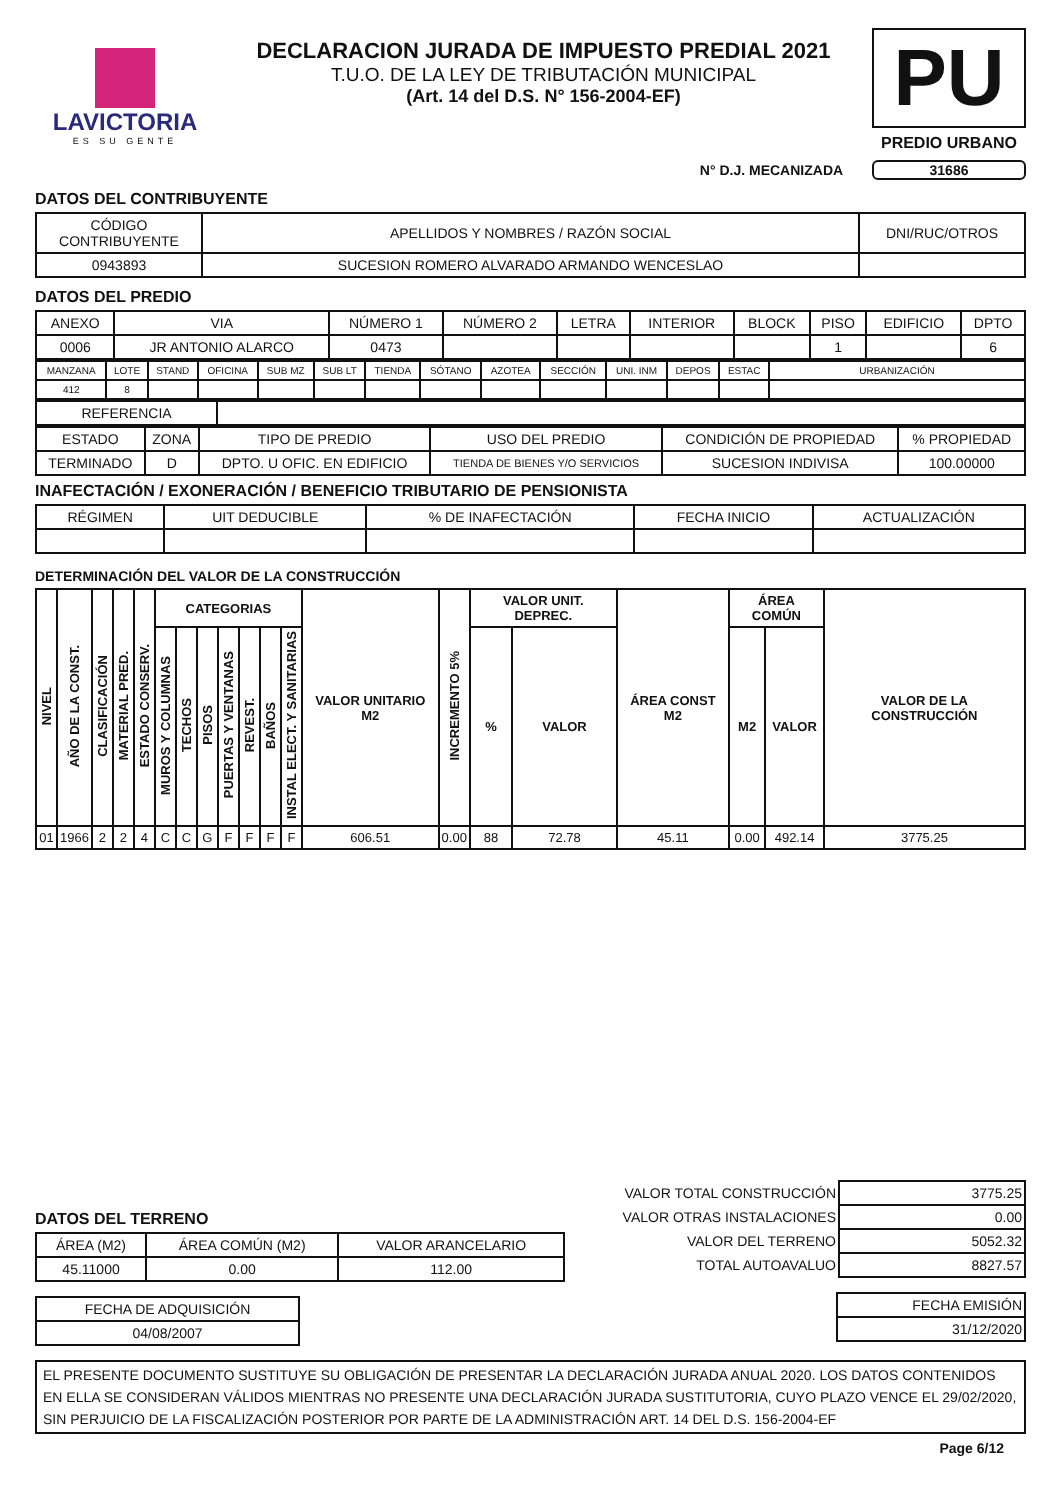LAVICTORIA
ES SU GENTE
DECLARACION JURADA DE IMPUESTO PREDIAL 2021
T.U.O. DE LA LEY DE TRIBUTACIÓN MUNICIPAL
(Art. 14 del D.S. N° 156-2004-EF)
PU
PREDIO URBANO
N° D.J. MECANIZADA 31686
DATOS DEL CONTRIBUYENTE
| CÓDIGO CONTRIBUYENTE | APELLIDOS Y NOMBRES / RAZÓN SOCIAL | DNI/RUC/OTROS |
| 0943893 | SUCESION ROMERO ALVARADO ARMANDO WENCESLAO | |
DATOS DEL PREDIO
| ANEXO | VIA | NÚMERO 1 | NÚMERO 2 | LETRA | INTERIOR | BLOCK | PISO | EDIFICIO | DPTO |
| 0006 | JR ANTONIO ALARCO | 0473 | | | | | 1 | | 6 |
| MANZANA | LOTE | STAND | OFICINA | SUB MZ | SUB LT | TIENDA | SÓTANO | AZOTEA | SECCIÓN | UNI. INM | DEPOS | ESTAC | URBANIZACIÓN |
| 412 | 8 | | | | | | | | | | | | |
| REFERENCIA | |
| ESTADO | ZONA | TIPO DE PREDIO | USO DEL PREDIO | CONDICIÓN DE PROPIEDAD | % PROPIEDAD |
| TERMINADO | D | DPTO. U OFIC. EN EDIFICIO | TIENDA DE BIENES Y/O SERVICIOS | SUCESION INDIVISA | 100.00000 |
INAFECTACIÓN / EXONERACIÓN / BENEFICIO TRIBUTARIO DE PENSIONISTA
| RÉGIMEN | UIT DEDUCIBLE | % DE INAFECTACIÓN | FECHA INICIO | ACTUALIZACIÓN |
DETERMINACIÓN DEL VALOR DE LA CONSTRUCCIÓN
| NIVEL | AÑO DE LA CONST. | CLASIFICACIÓN | MATERIAL PRED. | ESTADO CONSERV. | CATEGORIAS | | | | | | | VALOR UNITARIO M2 | INCREMENTO 5% | VALOR UNIT. DEPREC. | | ÁREA CONST M2 | ÁREA COMÚN | | VALOR DE LA CONSTRUCCIÓN |
| --- | --- | --- | --- | --- | --- | --- | --- | --- | --- | --- | --- | --- | --- | --- | --- | --- | --- | --- | --- |
| | | | | | MUROS Y COLUMNAS | TECHOS | PISOS | PUERTAS Y VENTANAS | REVEST. | BAÑOS | INSTAL ELECT. Y SANITARIAS | | | % | VALOR | | M2 | VALOR | |
| 01 | 1966 | 2 | 2 | 4 | C | C | G | F | F | F | F | 606.51 | 0.00 | 88 | 72.78 | 45.11 | 0.00 | 492.14 | 3775.25 |
DATOS DEL TERRENO
| ÁREA (M2) | ÁREA COMÚN (M2) | VALOR ARANCELARIO |
| 45.11000 | 0.00 | 112.00 |
| FECHA DE ADQUISICIÓN |
| 04/08/2007 |
| VALOR TOTAL CONSTRUCCIÓN | 3775.25 |
| VALOR OTRAS INSTALACIONES | 0.00 |
| VALOR DEL TERRENO | 5052.32 |
| TOTAL AUTOAVALUO | 8827.57 |
| FECHA EMISIÓN |
| 31/12/2020 |
EL PRESENTE DOCUMENTO SUSTITUYE SU OBLIGACIÓN DE PRESENTAR LA DECLARACIÓN JURADA ANUAL 2020. LOS DATOS CONTENIDOS EN ELLA SE CONSIDERAN VÁLIDOS MIENTRAS NO PRESENTE UNA DECLARACIÓN JURADA SUSTITUTORIA, CUYO PLAZO VENCE EL 29/02/2020, SIN PERJUICIO DE LA FISCALIZACIÓN POSTERIOR POR PARTE DE LA ADMINISTRACIÓN ART. 14 DEL D.S. 156-2004-EF
Page 6/12